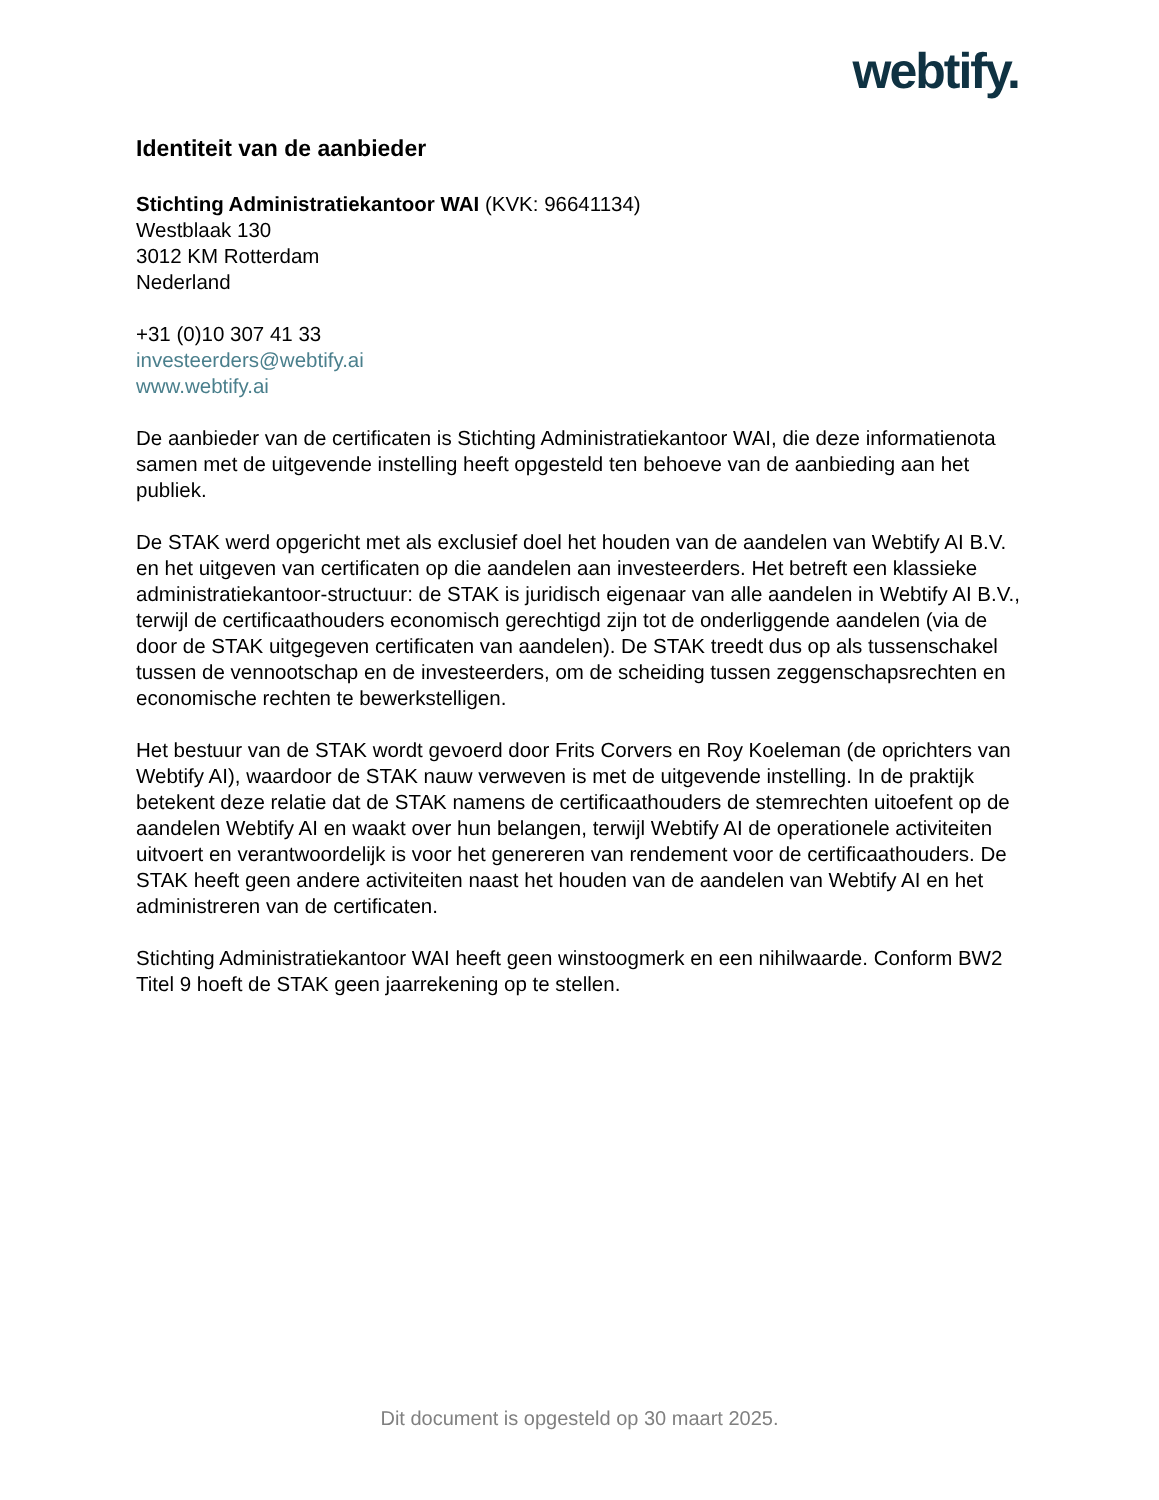webtify.
Identiteit van de aanbieder
Stichting Administratiekantoor WAI (KVK: 96641134)
Westblaak 130
3012 KM Rotterdam
Nederland
+31 (0)10 307 41 33
investeerders@webtify.ai
www.webtify.ai
De aanbieder van de certificaten is Stichting Administratiekantoor WAI, die deze informatienota samen met de uitgevende instelling heeft opgesteld ten behoeve van de aanbieding aan het publiek.
De STAK werd opgericht met als exclusief doel het houden van de aandelen van Webtify AI B.V. en het uitgeven van certificaten op die aandelen aan investeerders. Het betreft een klassieke administratiekantoor-structuur: de STAK is juridisch eigenaar van alle aandelen in Webtify AI B.V., terwijl de certificaathouders economisch gerechtigd zijn tot de onderliggende aandelen (via de door de STAK uitgegeven certificaten van aandelen). De STAK treedt dus op als tussenschakel tussen de vennootschap en de investeerders, om de scheiding tussen zeggenschapsrechten en economische rechten te bewerkstelligen.
Het bestuur van de STAK wordt gevoerd door Frits Corvers en Roy Koeleman (de oprichters van Webtify AI), waardoor de STAK nauw verweven is met de uitgevende instelling. In de praktijk betekent deze relatie dat de STAK namens de certificaathouders de stemrechten uitoefent op de aandelen Webtify AI en waakt over hun belangen, terwijl Webtify AI de operationele activiteiten uitvoert en verantwoordelijk is voor het genereren van rendement voor de certificaathouders. De STAK heeft geen andere activiteiten naast het houden van de aandelen van Webtify AI en het administreren van de certificaten.
Stichting Administratiekantoor WAI heeft geen winstoogmerk en een nihilwaarde. Conform BW2 Titel 9 hoeft de STAK geen jaarrekening op te stellen.
Dit document is opgesteld op 30 maart 2025.